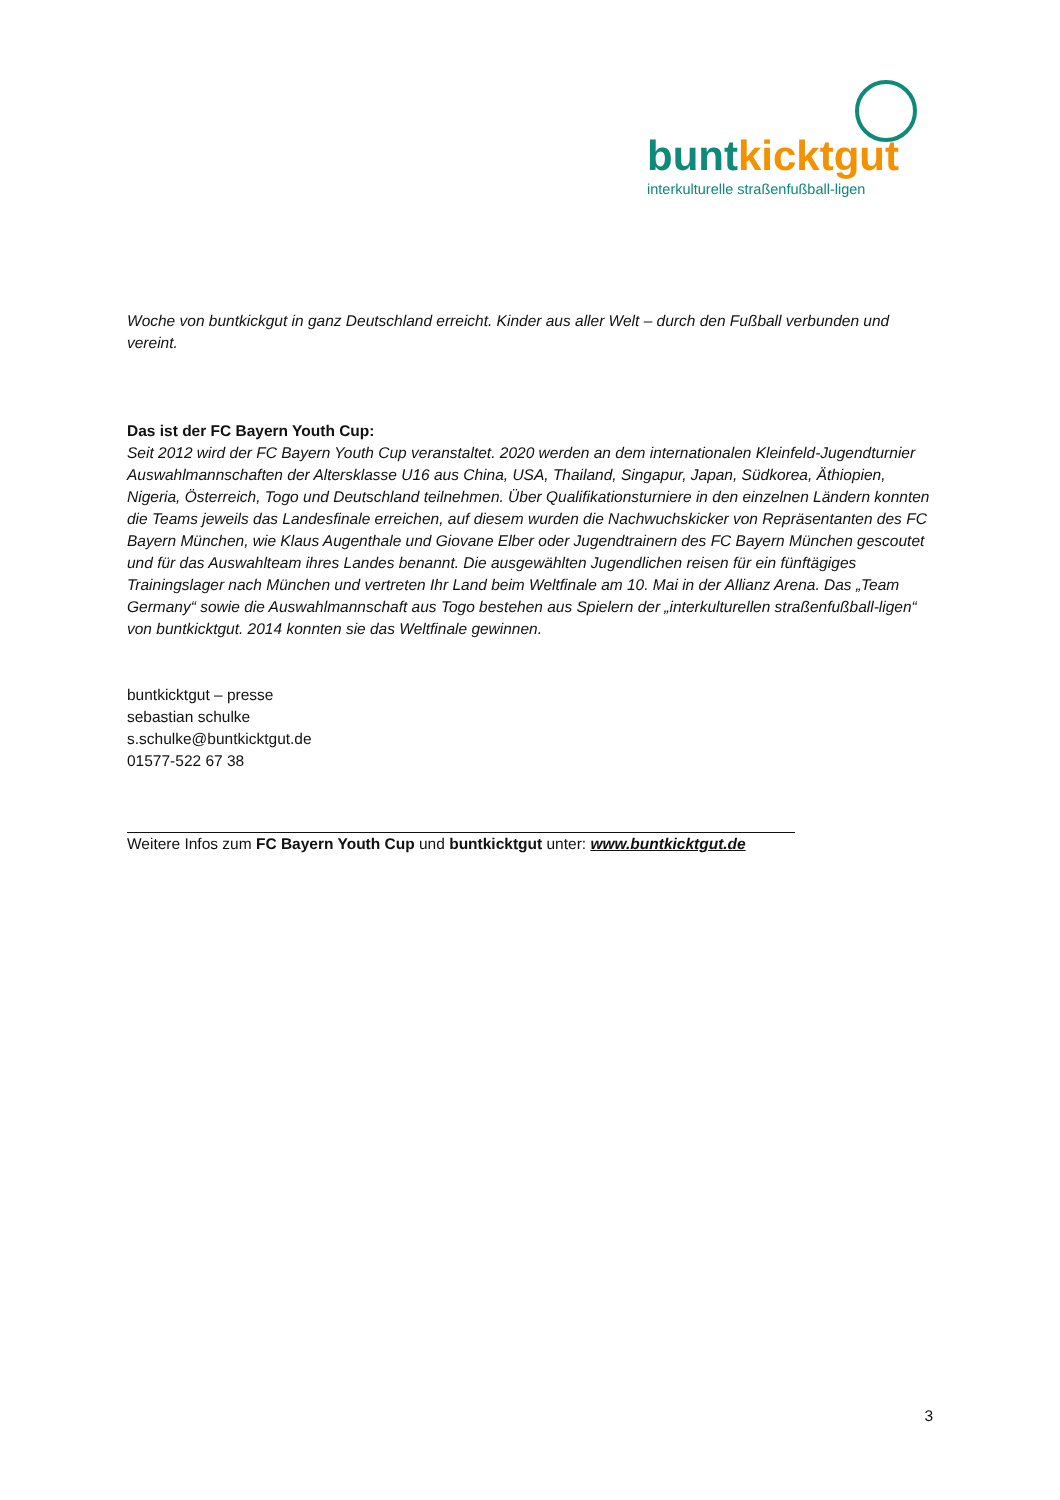buntkicktgut
interkulturelle straßenfußball-ligen
Woche von buntkickgut in ganz Deutschland erreicht. Kinder aus aller Welt – durch den Fußball verbunden und vereint.
Das ist der FC Bayern Youth Cup:
Seit 2012 wird der FC Bayern Youth Cup veranstaltet. 2020 werden an dem internationalen Kleinfeld-Jugendturnier Auswahlmannschaften der Altersklasse U16 aus China, USA, Thailand, Singapur, Japan, Südkorea, Äthiopien, Nigeria, Österreich, Togo und Deutschland teilnehmen. Über Qualifikationsturniere in den einzelnen Ländern konnten die Teams jeweils das Landesfinale erreichen, auf diesem wurden die Nachwuchskicker von Repräsentanten des FC Bayern München, wie Klaus Augenthale und Giovane Elber oder Jugendtrainern des FC Bayern München gescoutet und für das Auswahlteam ihres Landes benannt. Die ausgewählten Jugendlichen reisen für ein fünftägiges Trainingslager nach München und vertreten Ihr Land beim Weltfinale am 10. Mai in der Allianz Arena. Das „Team Germany“ sowie die Auswahlmannschaft aus Togo bestehen aus Spielern der „interkulturellen straßenfußball-ligen“ von buntkicktgut. 2014 konnten sie das Weltfinale gewinnen.
buntkicktgut – presse
sebastian schulke
s.schulke@buntkicktgut.de
01577-522 67 38
Weitere Infos zum FC Bayern Youth Cup und buntkicktgut unter: www.buntkicktgut.de
3